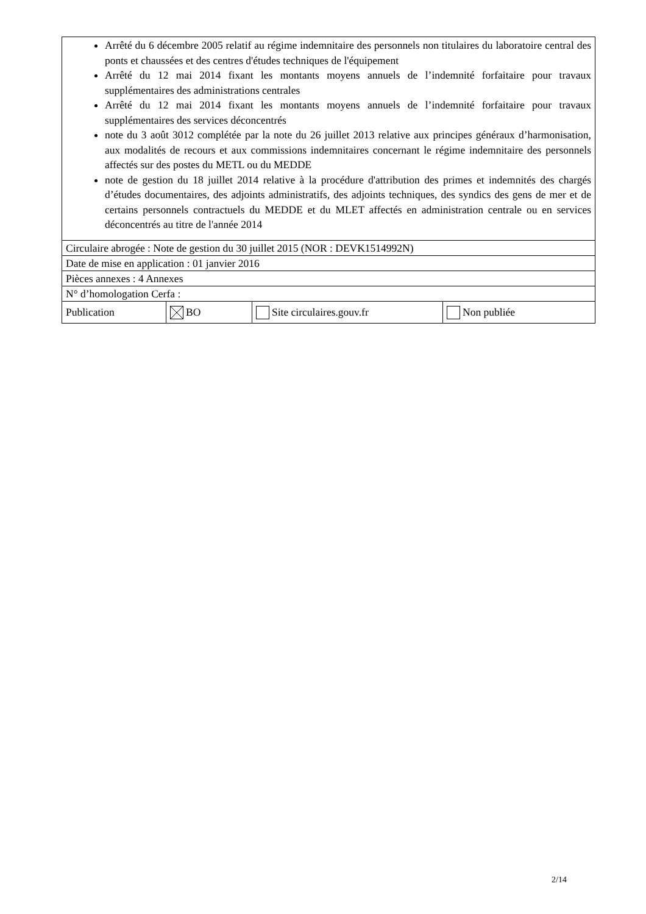| Arrêté du 6 décembre 2005 relatif au régime indemnitaire des personnels non titulaires du laboratoire central des ponts et chaussées et des centres d'études techniques de l'équipement Arrêté du 12 mai 2014 fixant les montants moyens annuels de l’indemnité forfaitaire pour travaux supplémentaires des administrations centrales Arrêté du 12 mai 2014 fixant les montants moyens annuels de l’indemnité forfaitaire pour travaux supplémentaires des services déconcentrés note du 3 août 3012 complétée par la note du 26 juillet 2013 relative aux principes généraux d’harmonisation, aux modalités de recours et aux commissions indemnitaires concernant le régime indemnitaire des personnels affectés sur des postes du METL ou du MEDDE note de gestion du 18 juillet 2014 relative à la procédure d'attribution des primes et indemnités des chargés d’études documentaires, des adjoints administratifs, des adjoints techniques, des syndics des gens de mer et de certains personnels contractuels du MEDDE et du MLET affectés en administration centrale ou en services déconcentrés au titre de l'année 2014 | | | |
| Circulaire abrogée : Note de gestion du 30 juillet 2015 (NOR : DEVK1514992N) | | | |
| Date de mise en application : 01 janvier 2016 | | | |
| Pièces annexes : 4 Annexes | | | |
| N° d’homologation Cerfa : | | | |
| Publication | BO | Site circulaires.gouv.fr | Non publiée |
2/14